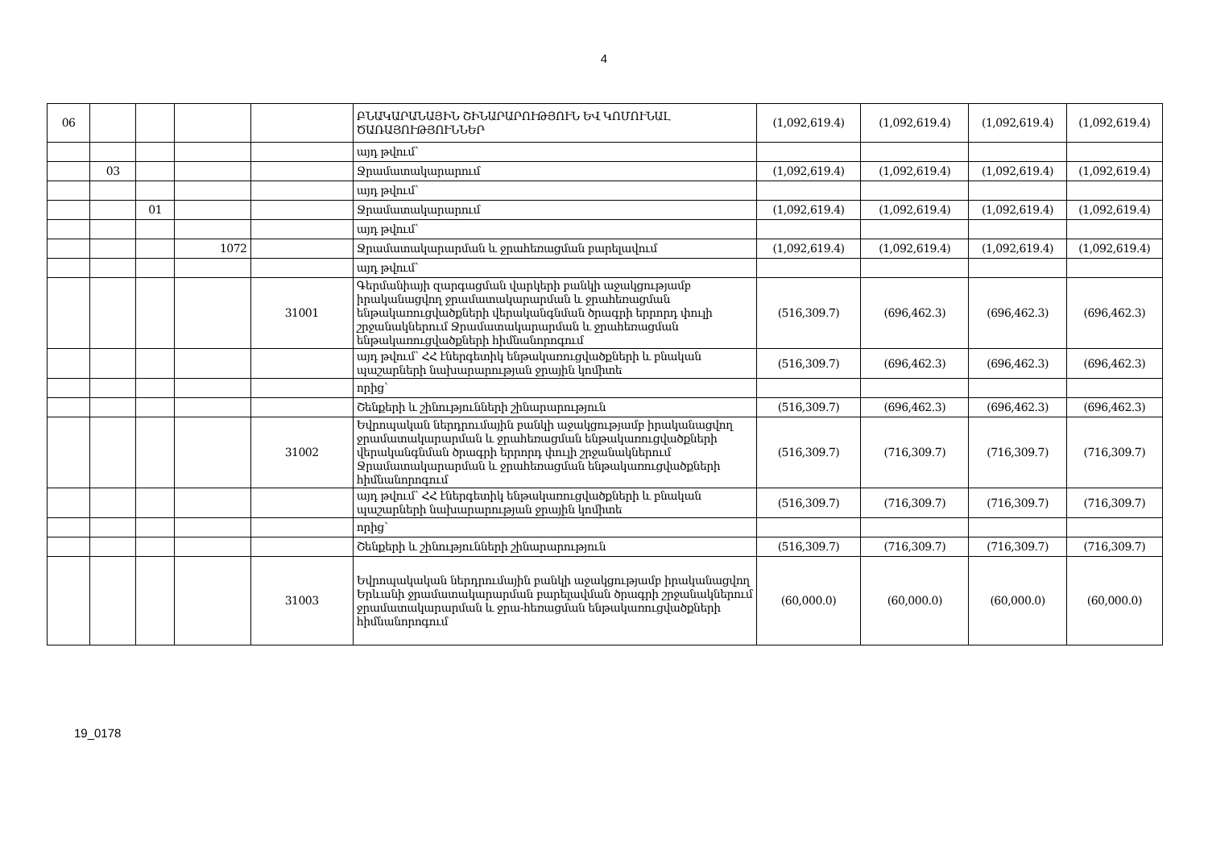4
| 06 | | | | | ԲՆԱԿԱՐԱՆԱՅԻՆ ՇԻՆԱՐԱՐՈՒԹՅՈՒՆ ԵՎ ԿՈՄՈՒՆԱԼ ԾԱՌԱՅՈՒԹՅՈՒՆՆԵՐ | (1,092,619.4) | (1,092,619.4) | (1,092,619.4) | (1,092,619.4) |
| | | | | | այդ թվում՝ | | | | |
| | 03 | | | | Ջրամատակարարում | (1,092,619.4) | (1,092,619.4) | (1,092,619.4) | (1,092,619.4) |
| | | | | | այդ թվում՝ | | | | |
| | | 01 | | | Ջրամատակարարում | (1,092,619.4) | (1,092,619.4) | (1,092,619.4) | (1,092,619.4) |
| | | | | | այդ թվում՝ | | | | |
| | | | 1072 | | Ջրամատակարարման և ջրահեռացման բարելավում | (1,092,619.4) | (1,092,619.4) | (1,092,619.4) | (1,092,619.4) |
| | | | | | այդ թվում՝ | | | | |
| | | | | 31001 | Գերմանիայի զարգացման վարկերի բանկի աջակցությամբ իրականացվող ջրամատակարարման և ջրահեռացման ենթակառուցվածքների վերականգնման ծրագրի երրորդ փուլի շրջանակներում Ջրամատակարարման և ջրահեռացման ենթակառուցվածքների հիմնանորոգում | (516,309.7) | (696,462.3) | (696,462.3) | (696,462.3) |
| | | | | | այդ թվում՝ ՀՀ էներգետիկ ենթակառուցվածքների և բնական պաշարների նախարարության ջրային կոմիտե | (516,309.7) | (696,462.3) | (696,462.3) | (696,462.3) |
| | | | | | որից՝ | | | | |
| | | | | | Շենքերի և շինությունների շինարարություն | (516,309.7) | (696,462.3) | (696,462.3) | (696,462.3) |
| | | | | 31002 | Եվրոպական ներդրումային բանկի աջակցությամբ իրականացվող ջրամատակարարման և ջրահեռացման ենթակառուցվածքների վերականգնման ծրագրի երրորդ փուլի շրջանակներում Ջրամատակարարման և ջրահեռացման ենթակառուցվածքների հիմնանորոգում | (516,309.7) | (716,309.7) | (716,309.7) | (716,309.7) |
| | | | | | այդ թվում՝ ՀՀ էներգետիկ ենթակառուցվածքների և բնական պաշարների նախարարության ջրային կոմիտե | (516,309.7) | (716,309.7) | (716,309.7) | (716,309.7) |
| | | | | | որից՝ | | | | |
| | | | | | Շենքերի և շինությունների շինարարություն | (516,309.7) | (716,309.7) | (716,309.7) | (716,309.7) |
| | | | | 31003 | Եվրոպակական ներդրումային բանկի աջակցությամբ իրականացվող Երևանի ջրամատակարարման բարելավման ծրագրի շրջանակներում ջրամատակարարման և ջրա-հեռացման ենթակառուցվածքների հիմնանորոգում | (60,000.0) | (60,000.0) | (60,000.0) | (60,000.0) |
19_0178